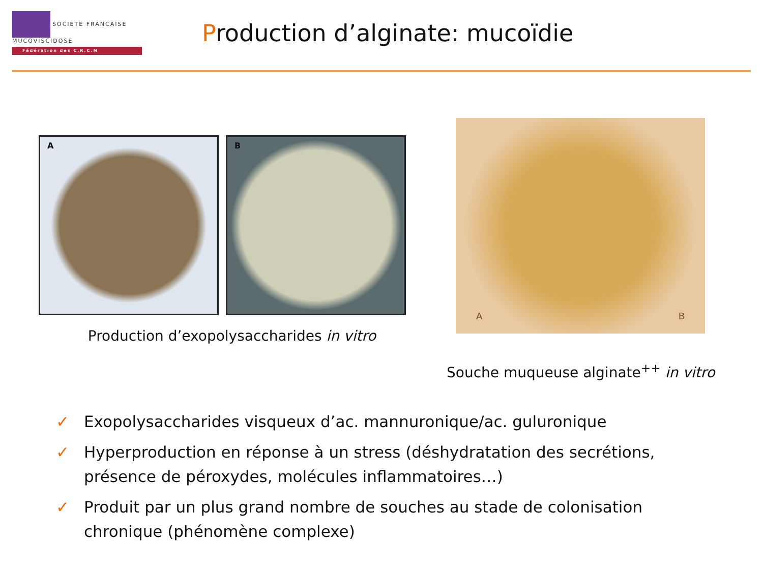SOCIETE FRANCAISE MUCOVISCIDOSE
Fédération des C.R.C.M
Production d’alginate: mucoïdie
A B
Production d’exopolysaccharides in vitro
A B
Souche muqueuse alginate<sup>++</sup> in vitro
✓ Exopolysaccharides visqueux d’ac. mannuronique/ac. guluronique
✓ Hyperproduction en réponse à un stress (déshydratation des secrétions, présence de péroxydes, molécules inflammatoires…)
✓ Produit par un plus grand nombre de souches au stade de colonisation chronique (phénomène complexe)